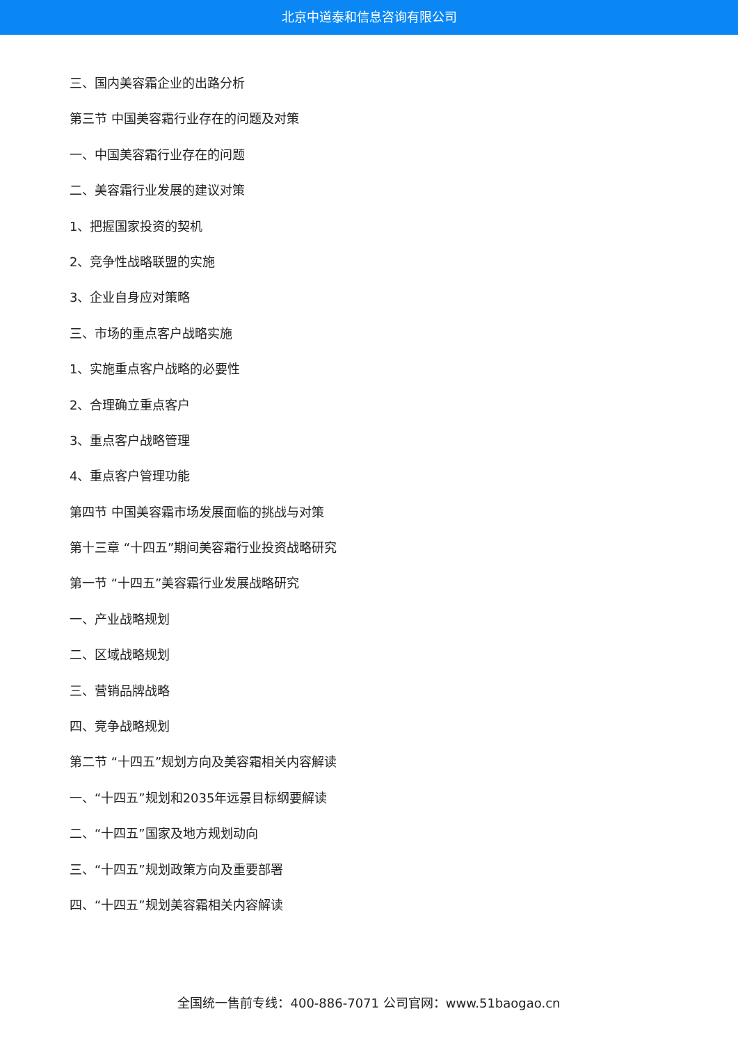北京中道泰和信息咨询有限公司
三、国内美容霜企业的出路分析
第三节 中国美容霜行业存在的问题及对策
一、中国美容霜行业存在的问题
二、美容霜行业发展的建议对策
1、把握国家投资的契机
2、竞争性战略联盟的实施
3、企业自身应对策略
三、市场的重点客户战略实施
1、实施重点客户战略的必要性
2、合理确立重点客户
3、重点客户战略管理
4、重点客户管理功能
第四节 中国美容霜市场发展面临的挑战与对策
第十三章 “十四五”期间美容霜行业投资战略研究
第一节 “十四五”美容霜行业发展战略研究
一、产业战略规划
二、区域战略规划
三、营销品牌战略
四、竞争战略规划
第二节 “十四五”规划方向及美容霜相关内容解读
一、“十四五”规划和2035年远景目标纲要解读
二、“十四五”国家及地方规划动向
三、“十四五”规划政策方向及重要部署
四、“十四五”规划美容霜相关内容解读
全国统一售前专线：400-886-7071 公司官网：www.51baogao.cn